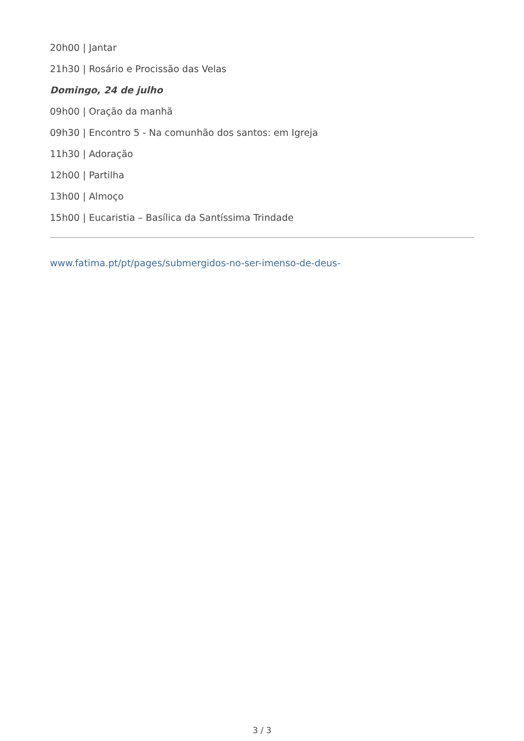20h00 | Jantar
21h30 | Rosário e Procissão das Velas
Domingo, 24 de julho
09h00 | Oração da manhã
09h30 | Encontro 5 - Na comunhão dos santos: em Igreja
11h30 | Adoração
12h00 | Partilha
13h00 | Almoço
15h00 | Eucaristia – Basílica da Santíssima Trindade
www.fatima.pt/pt/pages/submergidos-no-ser-imenso-de-deus-
3 / 3